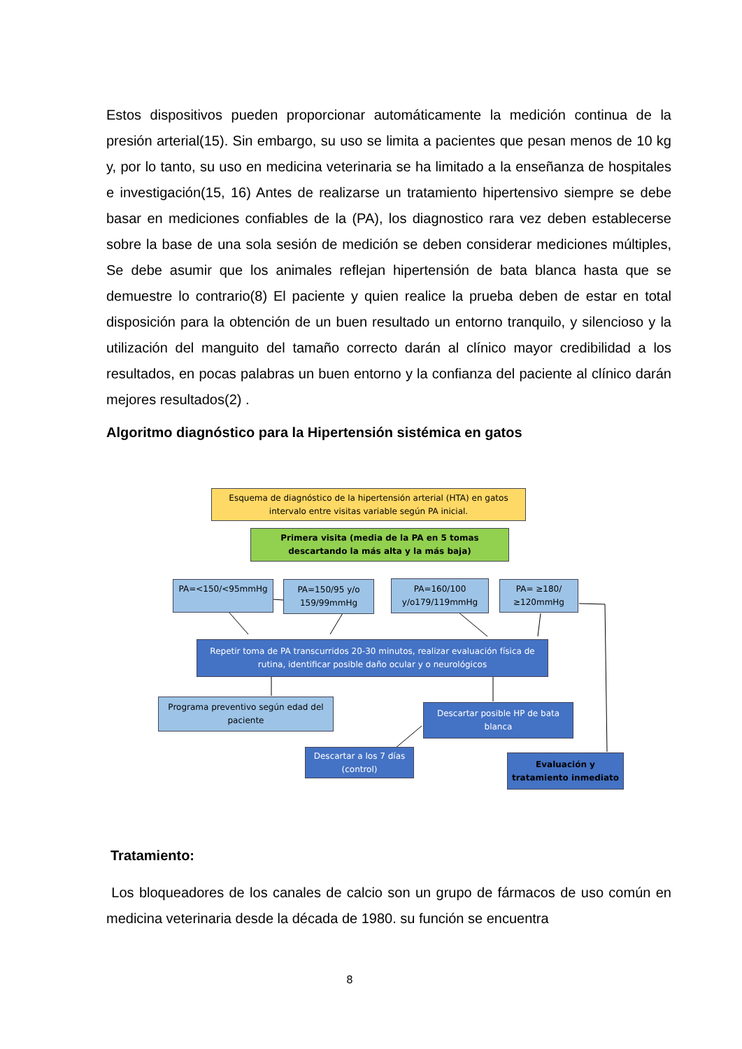Estos dispositivos pueden proporcionar automáticamente la medición continua de la presión arterial(15). Sin embargo, su uso se limita a pacientes que pesan menos de 10 kg y, por lo tanto, su uso en medicina veterinaria se ha limitado a la enseñanza de hospitales e investigación(15, 16) Antes de realizarse un tratamiento hipertensivo siempre se debe basar en mediciones confiables de la (PA), los diagnostico rara vez deben establecerse sobre la base de una sola sesión de medición se deben considerar mediciones múltiples, Se debe asumir que los animales reflejan hipertensión de bata blanca hasta que se demuestre lo contrario(8) El paciente y quien realice la prueba deben de estar en total disposición para la obtención de un buen resultado un entorno tranquilo, y silencioso y la utilización del manguito del tamaño correcto darán al clínico mayor credibilidad a los resultados, en pocas palabras un buen entorno y la confianza del paciente al clínico darán mejores resultados(2) .
Algoritmo diagnóstico para la Hipertensión sistémica en gatos
Esquema de diagnóstico de la hipertensión arterial (HTA) en gatos intervalo entre visitas variable según PA inicial.
Primera visita (media de la PA en 5 tomas descartando la más alta y la más baja)
PA=<150/<95mmHg
PA=150/95 y/o 159/99mmHg
PA=160/100 y/o179/119mmHg
PA= ≥180/ ≥120mmHg
Repetir toma de PA transcurridos 20-30 minutos, realizar evaluación física de rutina, identificar posible daño ocular y o neurológicos
Programa preventivo según edad del paciente
Descartar posible HP de bata blanca
Descartar a los 7 días (control)
Evaluación y tratamiento inmediato
Tratamiento:
Los bloqueadores de los canales de calcio son un grupo de fármacos de uso común en medicina veterinaria desde la década de 1980. su función se encuentra
8